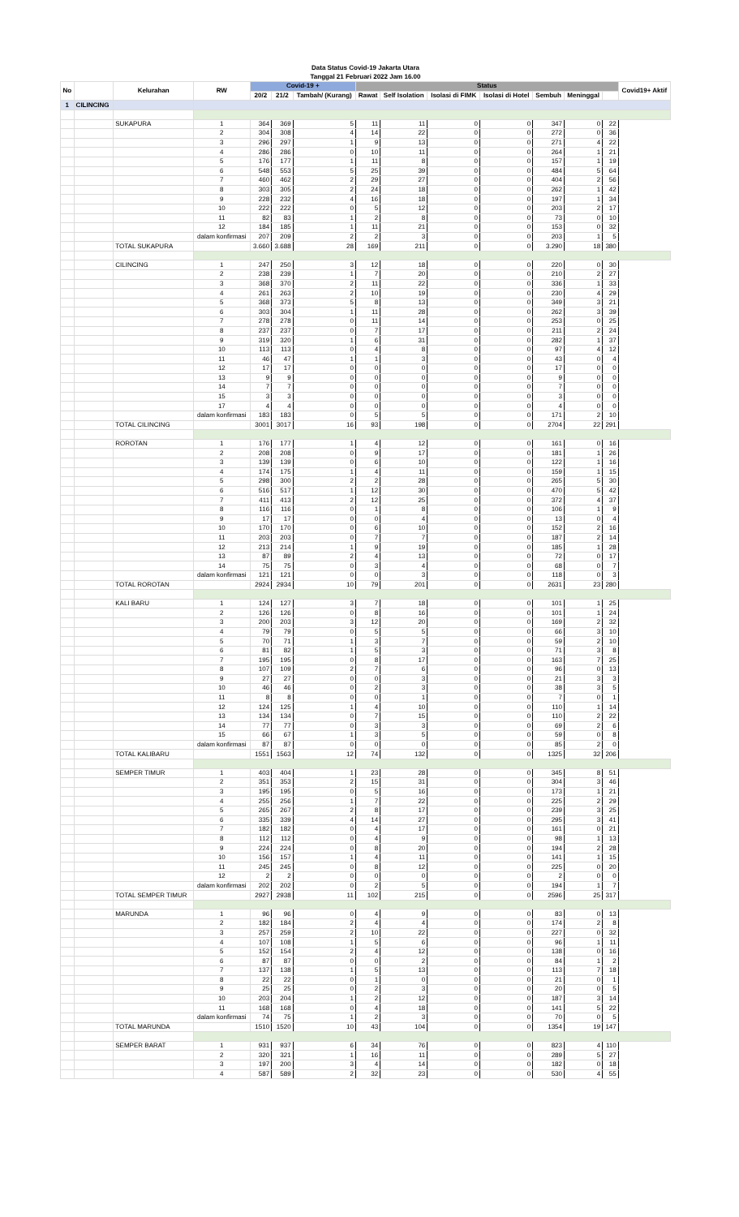| Data Status Covid-19 Jakarta Utara | | | | | | | | | | | | | | |
| Tanggal 21 Februari 2022 Jam 16.00 | | | | | | | | | | | | | | |
| No | | Kelurahan | RW | Covid-19 + | | | Status | | | | | | | Covid19+ Aktif |
| | | | | 20/2 | 21/2 | Tambah/ (Kurang) | Rawat | Self Isolation | Isolasi di FIMK | Isolasi di Hotel | Sembuh | Meninggal | | |
| 1 | CILINCING | | | | | | | | | | | | | |
| | | SUKAPURA | 1 | 364 | 369 | 5 | 11 | 11 | 0 | 0 | 347 | 0 | 22 | |
| | | | 2 | 304 | 308 | 4 | 14 | 22 | 0 | 0 | 272 | 0 | 36 | |
| | | | 3 | 296 | 297 | 1 | 9 | 13 | 0 | 0 | 271 | 4 | 22 | |
| | | | 4 | 286 | 286 | 0 | 10 | 11 | 0 | 0 | 264 | 1 | 21 | |
| | | | 5 | 176 | 177 | 1 | 11 | 8 | 0 | 0 | 157 | 1 | 19 | |
| | | | 6 | 548 | 553 | 5 | 25 | 39 | 0 | 0 | 484 | 5 | 64 | |
| | | | 7 | 460 | 462 | 2 | 29 | 27 | 0 | 0 | 404 | 2 | 56 | |
| | | | 8 | 303 | 305 | 2 | 24 | 18 | 0 | 0 | 262 | 1 | 42 | |
| | | | 9 | 228 | 232 | 4 | 16 | 18 | 0 | 0 | 197 | 1 | 34 | |
| | | | 10 | 222 | 222 | 0 | 5 | 12 | 0 | 0 | 203 | 2 | 17 | |
| | | | 11 | 82 | 83 | 1 | 2 | 8 | 0 | 0 | 73 | 0 | 10 | |
| | | | 12 | 184 | 185 | 1 | 11 | 21 | 0 | 0 | 153 | 0 | 32 | |
| | | | dalam konfirmasi | 207 | 209 | 2 | 2 | 3 | 0 | 0 | 203 | 1 | 5 | |
| | | TOTAL SUKAPURA | | 3.660 | 3.688 | 28 | 169 | 211 | 0 | 0 | 3.290 | 18 | 380 | |
| | | CILINCING | 1 | 247 | 250 | 3 | 12 | 18 | 0 | 0 | 220 | 0 | 30 | |
| | | | 2 | 238 | 239 | 1 | 7 | 20 | 0 | 0 | 210 | 2 | 27 | |
| | | | 3 | 368 | 370 | 2 | 11 | 22 | 0 | 0 | 336 | 1 | 33 | |
| | | | 4 | 261 | 263 | 2 | 10 | 19 | 0 | 0 | 230 | 4 | 29 | |
| | | | 5 | 368 | 373 | 5 | 8 | 13 | 0 | 0 | 349 | 3 | 21 | |
| | | | 6 | 303 | 304 | 1 | 11 | 28 | 0 | 0 | 262 | 3 | 39 | |
| | | | 7 | 278 | 278 | 0 | 11 | 14 | 0 | 0 | 253 | 0 | 25 | |
| | | | 8 | 237 | 237 | 0 | 7 | 17 | 0 | 0 | 211 | 2 | 24 | |
| | | | 9 | 319 | 320 | 1 | 6 | 31 | 0 | 0 | 282 | 1 | 37 | |
| | | | 10 | 113 | 113 | 0 | 4 | 8 | 0 | 0 | 97 | 4 | 12 | |
| | | | 11 | 46 | 47 | 1 | 1 | 3 | 0 | 0 | 43 | 0 | 4 | |
| | | | 12 | 17 | 17 | 0 | 0 | 0 | 0 | 0 | 17 | 0 | 0 | |
| | | | 13 | 9 | 9 | 0 | 0 | 0 | 0 | 0 | 9 | 0 | 0 | |
| | | | 14 | 7 | 7 | 0 | 0 | 0 | 0 | 0 | 7 | 0 | 0 | |
| | | | 15 | 3 | 3 | 0 | 0 | 0 | 0 | 0 | 3 | 0 | 0 | |
| | | | 17 | 4 | 4 | 0 | 0 | 0 | 0 | 0 | 4 | 0 | 0 | |
| | | | dalam konfirmasi | 183 | 183 | 0 | 5 | 5 | 0 | 0 | 171 | 2 | 10 | |
| | | TOTAL CILINCING | | 3001 | 3017 | 16 | 93 | 198 | 0 | 0 | 2704 | 22 | 291 | |
| | | ROROTAN | 1 | 176 | 177 | 1 | 4 | 12 | 0 | 0 | 161 | 0 | 16 | |
| | | | 2 | 208 | 208 | 0 | 9 | 17 | 0 | 0 | 181 | 1 | 26 | |
| | | | 3 | 139 | 139 | 0 | 6 | 10 | 0 | 0 | 122 | 1 | 16 | |
| | | | 4 | 174 | 175 | 1 | 4 | 11 | 0 | 0 | 159 | 1 | 15 | |
| | | | 5 | 298 | 300 | 2 | 2 | 28 | 0 | 0 | 265 | 5 | 30 | |
| | | | 6 | 516 | 517 | 1 | 12 | 30 | 0 | 0 | 470 | 5 | 42 | |
| | | | 7 | 411 | 413 | 2 | 12 | 25 | 0 | 0 | 372 | 4 | 37 | |
| | | | 8 | 116 | 116 | 0 | 1 | 8 | 0 | 0 | 106 | 1 | 9 | |
| | | | 9 | 17 | 17 | 0 | 0 | 4 | 0 | 0 | 13 | 0 | 4 | |
| | | | 10 | 170 | 170 | 0 | 6 | 10 | 0 | 0 | 152 | 2 | 16 | |
| | | | 11 | 203 | 203 | 0 | 7 | 7 | 0 | 0 | 187 | 2 | 14 | |
| | | | 12 | 213 | 214 | 1 | 9 | 19 | 0 | 0 | 185 | 1 | 28 | |
| | | | 13 | 87 | 89 | 2 | 4 | 13 | 0 | 0 | 72 | 0 | 17 | |
| | | | 14 | 75 | 75 | 0 | 3 | 4 | 0 | 0 | 68 | 0 | 7 | |
| | | | dalam konfirmasi | 121 | 121 | 0 | 0 | 3 | 0 | 0 | 118 | 0 | 3 | |
| | | TOTAL ROROTAN | | 2924 | 2934 | 10 | 79 | 201 | 0 | 0 | 2631 | 23 | 280 | |
| | | KALI BARU | 1 | 124 | 127 | 3 | 7 | 18 | 0 | 0 | 101 | 1 | 25 | |
| | | | 2 | 126 | 126 | 0 | 8 | 16 | 0 | 0 | 101 | 1 | 24 | |
| | | | 3 | 200 | 203 | 3 | 12 | 20 | 0 | 0 | 169 | 2 | 32 | |
| | | | 4 | 79 | 79 | 0 | 5 | 5 | 0 | 0 | 66 | 3 | 10 | |
| | | | 5 | 70 | 71 | 1 | 3 | 7 | 0 | 0 | 59 | 2 | 10 | |
| | | | 6 | 81 | 82 | 1 | 5 | 3 | 0 | 0 | 71 | 3 | 8 | |
| | | | 7 | 195 | 195 | 0 | 8 | 17 | 0 | 0 | 163 | 7 | 25 | |
| | | | 8 | 107 | 109 | 2 | 7 | 6 | 0 | 0 | 96 | 0 | 13 | |
| | | | 9 | 27 | 27 | 0 | 0 | 3 | 0 | 0 | 21 | 3 | 3 | |
| | | | 10 | 46 | 46 | 0 | 2 | 3 | 0 | 0 | 38 | 3 | 5 | |
| | | | 11 | 8 | 8 | 0 | 0 | 1 | 0 | 0 | 7 | 0 | 1 | |
| | | | 12 | 124 | 125 | 1 | 4 | 10 | 0 | 0 | 110 | 1 | 14 | |
| | | | 13 | 134 | 134 | 0 | 7 | 15 | 0 | 0 | 110 | 2 | 22 | |
| | | | 14 | 77 | 77 | 0 | 3 | 3 | 0 | 0 | 69 | 2 | 6 | |
| | | | 15 | 66 | 67 | 1 | 3 | 5 | 0 | 0 | 59 | 0 | 8 | |
| | | | dalam konfirmasi | 87 | 87 | 0 | 0 | 0 | 0 | 0 | 85 | 2 | 0 | |
| | | TOTAL KALIBARU | | 1551 | 1563 | 12 | 74 | 132 | 0 | 0 | 1325 | 32 | 206 | |
| | | SEMPER TIMUR | 1 | 403 | 404 | 1 | 23 | 28 | 0 | 0 | 345 | 8 | 51 | |
| | | | 2 | 351 | 353 | 2 | 15 | 31 | 0 | 0 | 304 | 3 | 46 | |
| | | | 3 | 195 | 195 | 0 | 5 | 16 | 0 | 0 | 173 | 1 | 21 | |
| | | | 4 | 255 | 256 | 1 | 7 | 22 | 0 | 0 | 225 | 2 | 29 | |
| | | | 5 | 265 | 267 | 2 | 8 | 17 | 0 | 0 | 239 | 3 | 25 | |
| | | | 6 | 335 | 339 | 4 | 14 | 27 | 0 | 0 | 295 | 3 | 41 | |
| | | | 7 | 182 | 182 | 0 | 4 | 17 | 0 | 0 | 161 | 0 | 21 | |
| | | | 8 | 112 | 112 | 0 | 4 | 9 | 0 | 0 | 98 | 1 | 13 | |
| | | | 9 | 224 | 224 | 0 | 8 | 20 | 0 | 0 | 194 | 2 | 28 | |
| | | | 10 | 156 | 157 | 1 | 4 | 11 | 0 | 0 | 141 | 1 | 15 | |
| | | | 11 | 245 | 245 | 0 | 8 | 12 | 0 | 0 | 225 | 0 | 20 | |
| | | | 12 | 2 | 2 | 0 | 0 | 0 | 0 | 0 | 2 | 0 | 0 | |
| | | | dalam konfirmasi | 202 | 202 | 0 | 2 | 5 | 0 | 0 | 194 | 1 | 7 | |
| | | TOTAL SEMPER TIMUR | | 2927 | 2938 | 11 | 102 | 215 | 0 | 0 | 2596 | 25 | 317 | |
| | | MARUNDA | 1 | 96 | 96 | 0 | 4 | 9 | 0 | 0 | 83 | 0 | 13 | |
| | | | 2 | 182 | 184 | 2 | 4 | 4 | 0 | 0 | 174 | 2 | 8 | |
| | | | 3 | 257 | 259 | 2 | 10 | 22 | 0 | 0 | 227 | 0 | 32 | |
| | | | 4 | 107 | 108 | 1 | 5 | 6 | 0 | 0 | 96 | 1 | 11 | |
| | | | 5 | 152 | 154 | 2 | 4 | 12 | 0 | 0 | 138 | 0 | 16 | |
| | | | 6 | 87 | 87 | 0 | 0 | 2 | 0 | 0 | 84 | 1 | 2 | |
| | | | 7 | 137 | 138 | 1 | 5 | 13 | 0 | 0 | 113 | 7 | 18 | |
| | | | 8 | 22 | 22 | 0 | 1 | 0 | 0 | 0 | 21 | 0 | 1 | |
| | | | 9 | 25 | 25 | 0 | 2 | 3 | 0 | 0 | 20 | 0 | 5 | |
| | | | 10 | 203 | 204 | 1 | 2 | 12 | 0 | 0 | 187 | 3 | 14 | |
| | | | 11 | 168 | 168 | 0 | 4 | 18 | 0 | 0 | 141 | 5 | 22 | |
| | | | dalam konfirmasi | 74 | 75 | 1 | 2 | 3 | 0 | 0 | 70 | 0 | 5 | |
| | | TOTAL MARUNDA | | 1510 | 1520 | 10 | 43 | 104 | 0 | 0 | 1354 | 19 | 147 | |
| | | SEMPER BARAT | 1 | 931 | 937 | 6 | 34 | 76 | 0 | 0 | 823 | 4 | 110 | |
| | | | 2 | 320 | 321 | 1 | 16 | 11 | 0 | 0 | 289 | 5 | 27 | |
| | | | 3 | 197 | 200 | 3 | 4 | 14 | 0 | 0 | 182 | 0 | 18 | |
| | | | 4 | 587 | 589 | 2 | 32 | 23 | 0 | 0 | 530 | 4 | 55 | |